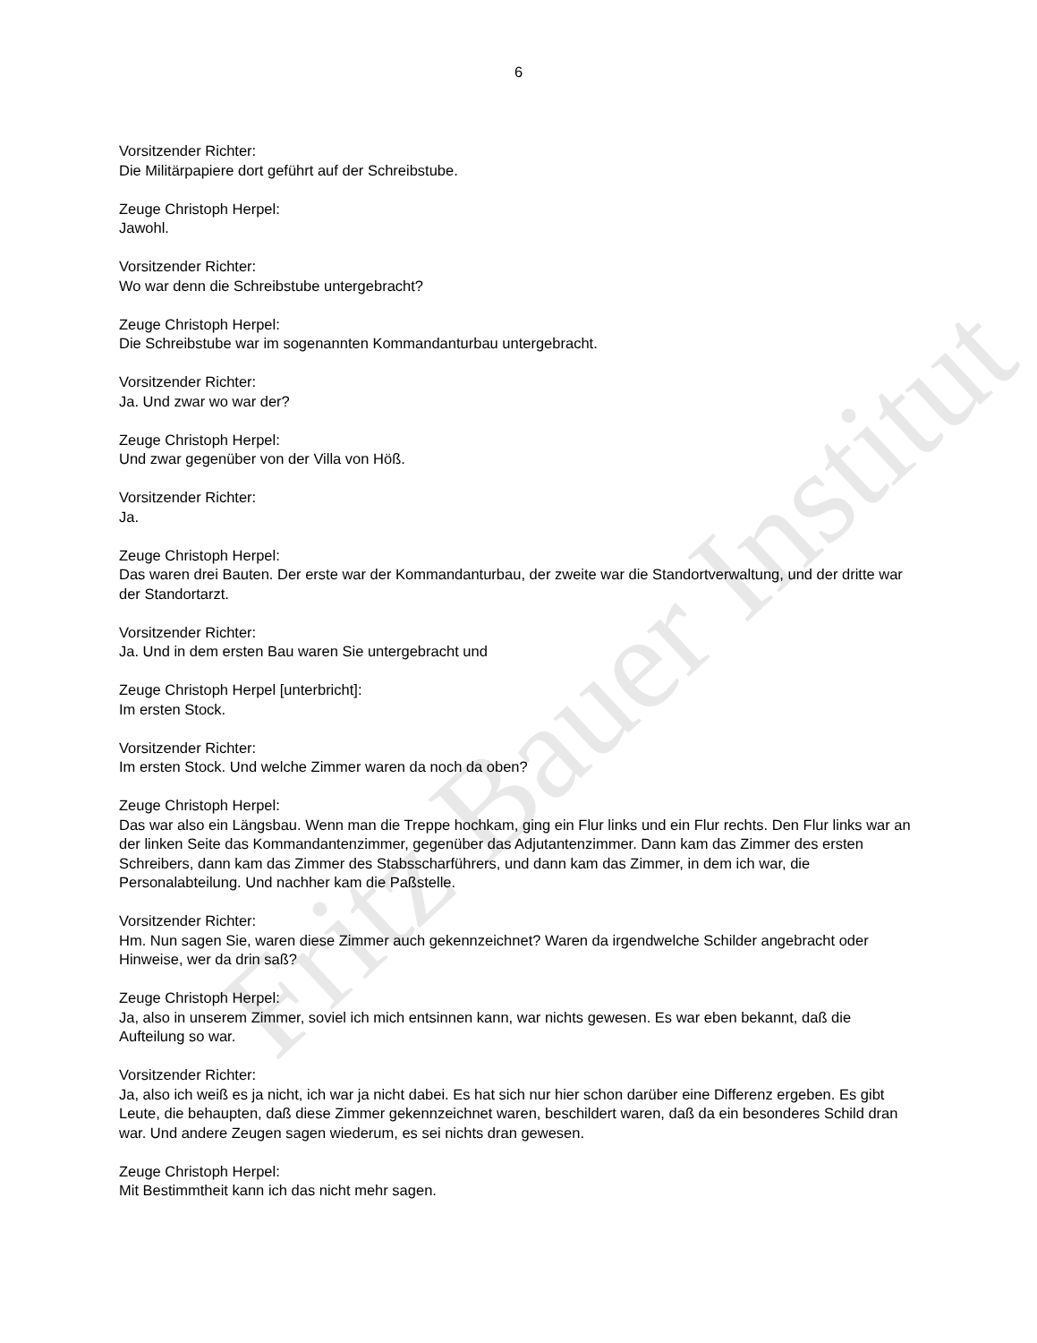6
Vorsitzender Richter:
Die Militärpapiere dort geführt auf der Schreibstube.
Zeuge Christoph Herpel:
Jawohl.
Vorsitzender Richter:
Wo war denn die Schreibstube untergebracht?
Zeuge Christoph Herpel:
Die Schreibstube war im sogenannten Kommandanturbau untergebracht.
Vorsitzender Richter:
Ja. Und zwar wo war der?
Zeuge Christoph Herpel:
Und zwar gegenüber von der Villa von Höß.
Vorsitzender Richter:
Ja.
Zeuge Christoph Herpel:
Das waren drei Bauten. Der erste war der Kommandanturbau, der zweite war die Standortverwaltung, und der dritte war der Standortarzt.
Vorsitzender Richter:
Ja. Und in dem ersten Bau waren Sie untergebracht und
Zeuge Christoph Herpel [unterbricht]:
Im ersten Stock.
Vorsitzender Richter:
Im ersten Stock. Und welche Zimmer waren da noch da oben?
Zeuge Christoph Herpel:
Das war also ein Längsbau. Wenn man die Treppe hochkam, ging ein Flur links und ein Flur rechts. Den Flur links war an der linken Seite das Kommandantenzimmer, gegenüber das Adjutantenzimmer. Dann kam das Zimmer des ersten Schreibers, dann kam das Zimmer des Stabsscharführers, und dann kam das Zimmer, in dem ich war, die Personalabteilung. Und nachher kam die Paßstelle.
Vorsitzender Richter:
Hm. Nun sagen Sie, waren diese Zimmer auch gekennzeichnet? Waren da irgendwelche Schilder angebracht oder Hinweise, wer da drin saß?
Zeuge Christoph Herpel:
Ja, also in unserem Zimmer, soviel ich mich entsinnen kann, war nichts gewesen. Es war eben bekannt, daß die Aufteilung so war.
Vorsitzender Richter:
Ja, also ich weiß es ja nicht, ich war ja nicht dabei. Es hat sich nur hier schon darüber eine Differenz ergeben. Es gibt Leute, die behaupten, daß diese Zimmer gekennzeichnet waren, beschildert waren, daß da ein besonderes Schild dran war. Und andere Zeugen sagen wiederum, es sei nichts dran gewesen.
Zeuge Christoph Herpel:
Mit Bestimmtheit kann ich das nicht mehr sagen.
Fritz Bauer Institut